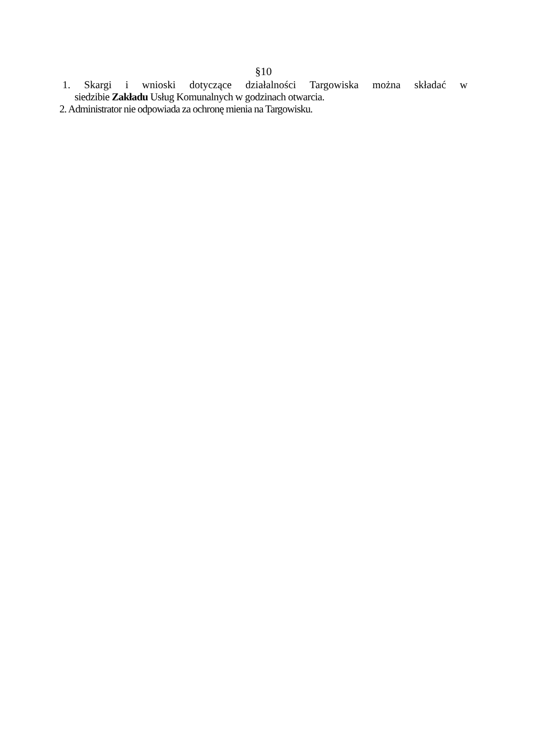§10
1. Skargi i wnioski dotyczące działalności Targowiska można składać w
siedzibie Zakładu Usług Komunalnych w godzinach otwarcia.
2. Administrator nie odpowiada za ochronę mienia na Targowisku.